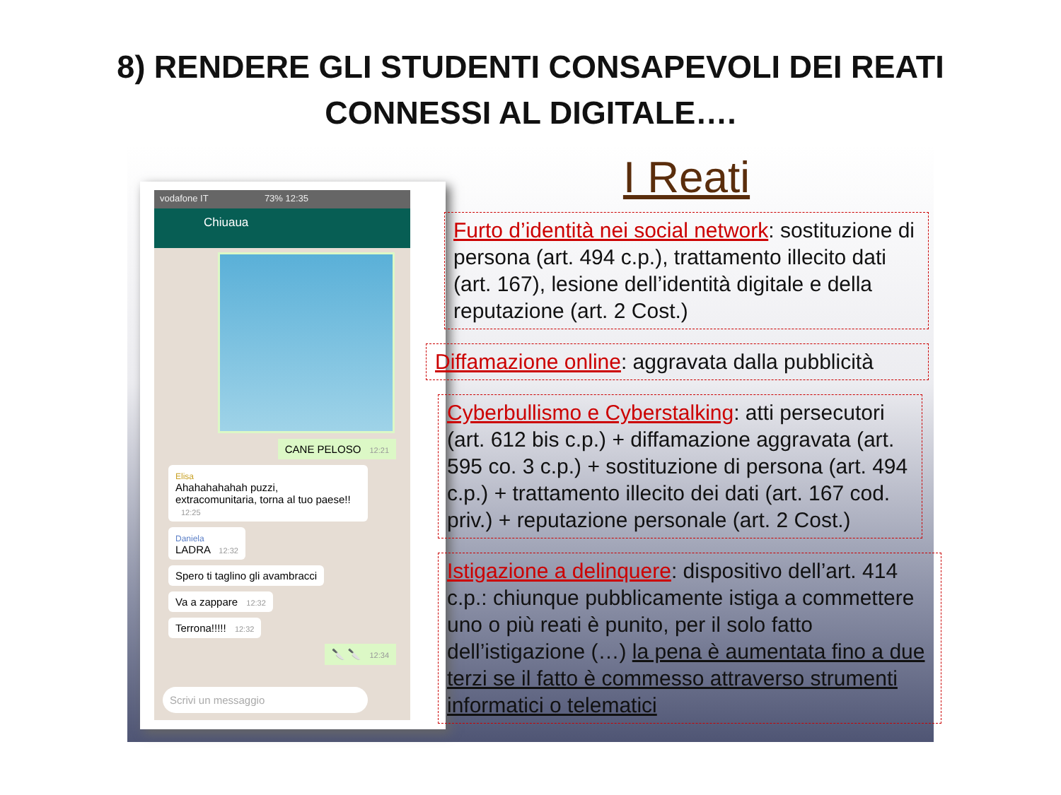8) RENDERE GLI STUDENTI CONSAPEVOLI DEI REATI
CONNESSI AL DIGITALE….
vodafone IT 73% 12:35
Chiuaua
CANE PELOSO 12:21
Elisa
Ahahahahahah puzzi,
extracomunitaria, torna al tuo paese!! 12:25
Daniela
LADRA 12:32
Spero ti taglino gli avambracci
Va a zappare 12:32
Terrona!!!!! 12:32
🔪 🔪 12:34
Scrivi un messaggio
I Reati
Furto d’identità nei social network: sostituzione di persona (art. 494 c.p.), trattamento illecito dati (art. 167), lesione dell’identità digitale e della reputazione (art. 2 Cost.)
Diffamazione online: aggravata dalla pubblicità
Cyberbullismo e Cyberstalking: atti persecutori (art. 612 bis c.p.) + diffamazione aggravata (art. 595 co. 3 c.p.) + sostituzione di persona (art. 494 c.p.) + trattamento illecito dei dati (art. 167 cod. priv.) + reputazione personale (art. 2 Cost.)
Istigazione a delinquere: dispositivo dell’art. 414 c.p.: chiunque pubblicamente istiga a commettere uno o più reati è punito, per il solo fatto dell’istigazione (…) la pena è aumentata fino a due terzi se il fatto è commesso attraverso strumenti informatici o telematici